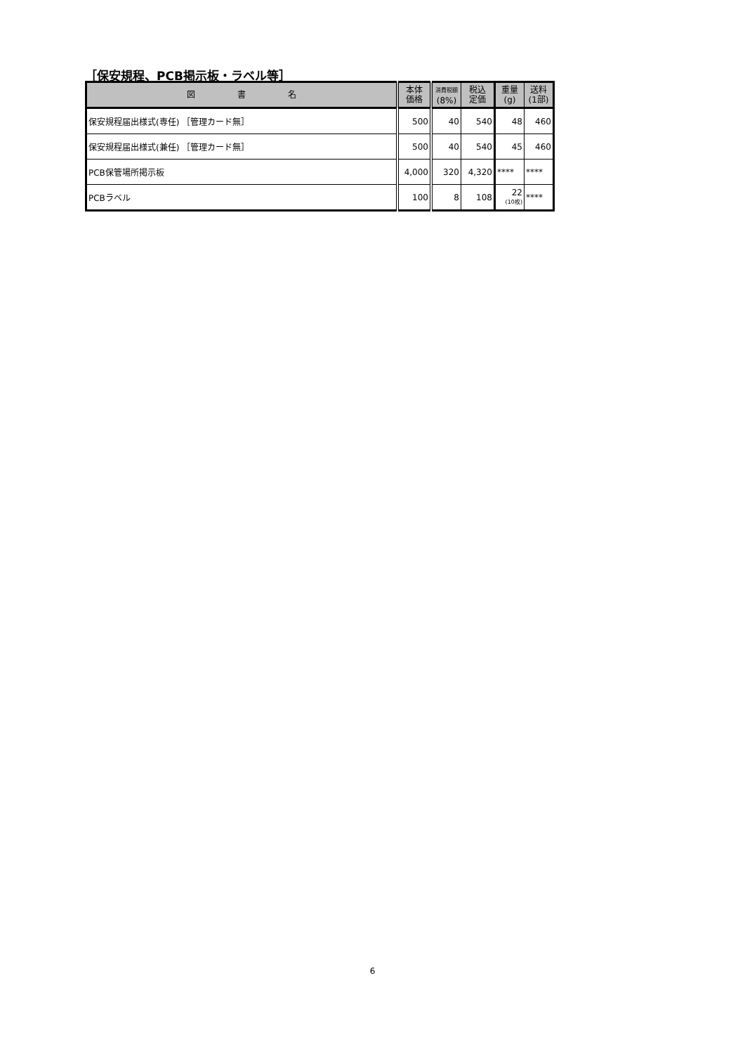［保安規程、PCB掲示板・ラベル等］
| 図 書 名 | 本体 価格 | 消費税額 (8%) | 税込 定価 | 重量 (g) | 送料 (1部) |
| --- | --- | --- | --- | --- | --- |
| 保安規程届出様式(専任) ［管理カード無］ | 500 | 40 | 540 | 48 | 460 |
| 保安規程届出様式(兼任) ［管理カード無］ | 500 | 40 | 540 | 45 | 460 |
| PCB保管場所掲示板 | 4,000 | 320 | 4,320 | **** | **** |
| PCBラベル | 100 | 8 | 108 | 22 (10枚) | **** |
6